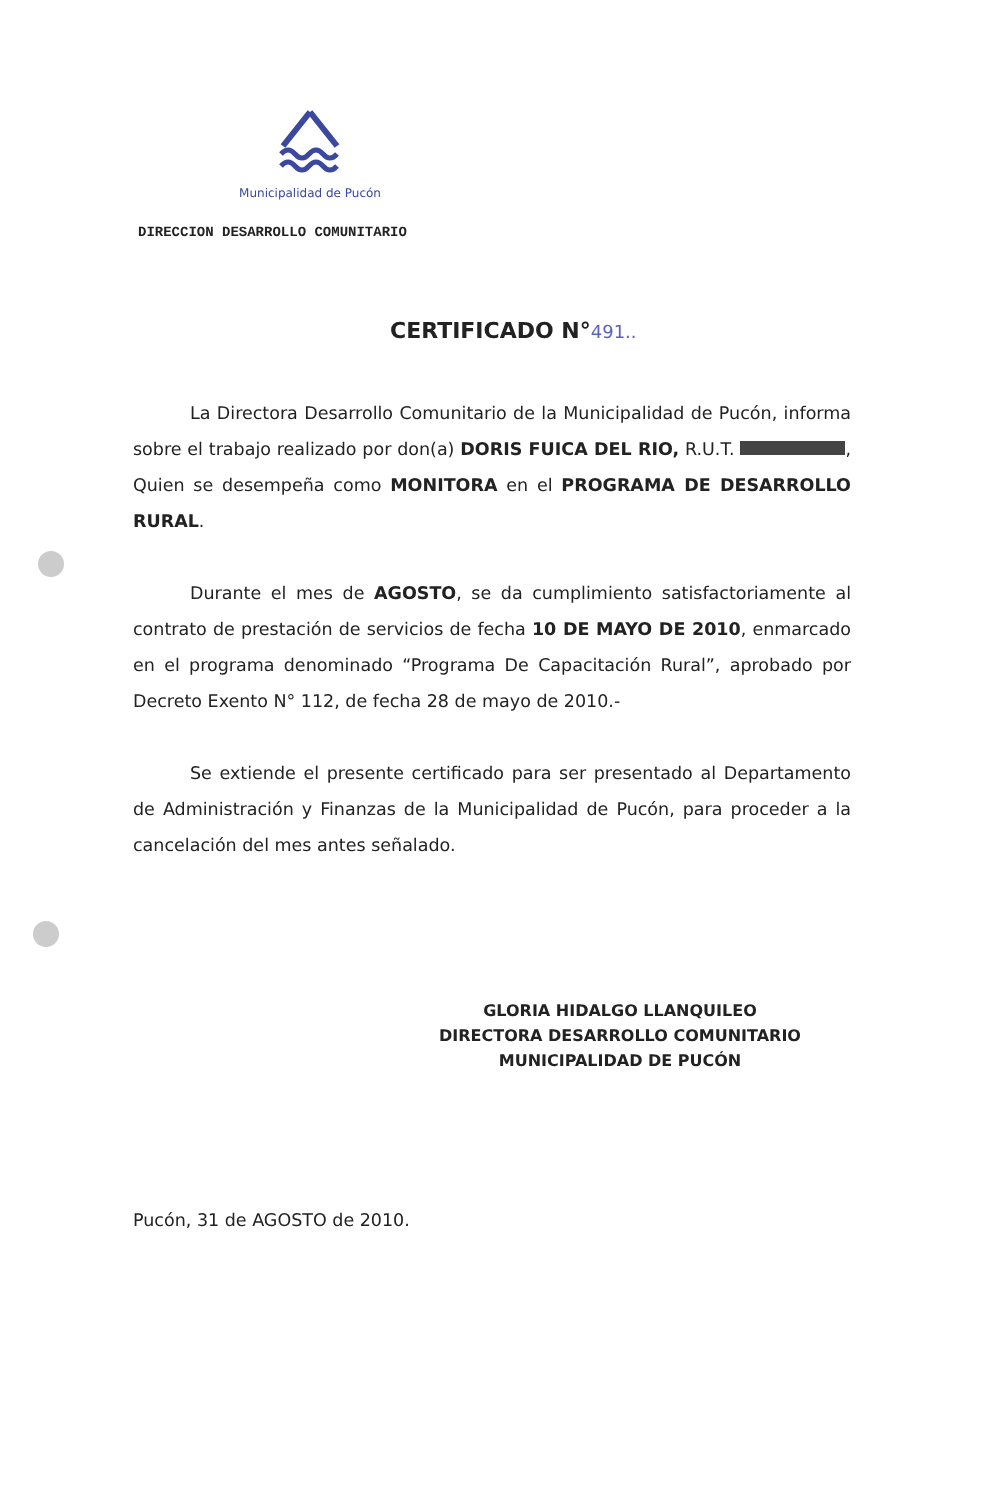Municipalidad de Pucón
DIRECCION DESARROLLO COMUNITARIO
CERTIFICADO N°491..
La Directora Desarrollo Comunitario de la Municipalidad de Pucón, informa sobre el trabajo realizado por don(a) DORIS FUICA DEL RIO, R.U.T. , Quien se desempeña como MONITORA en el PROGRAMA DE DESARROLLO RURAL.
Durante el mes de AGOSTO, se da cumplimiento satisfactoriamente al contrato de prestación de servicios de fecha 10 DE MAYO DE 2010, enmarcado en el programa denominado “Programa De Capacitación Rural”, aprobado por Decreto Exento N° 112, de fecha 28 de mayo de 2010.-
Se extiende el presente certificado para ser presentado al Departamento de Administración y Finanzas de la Municipalidad de Pucón, para proceder a la cancelación del mes antes señalado.
GLORIA HIDALGO LLANQUILEO
DIRECTORA DESARROLLO COMUNITARIO
MUNICIPALIDAD DE PUCÓN
Pucón, 31 de AGOSTO de 2010.